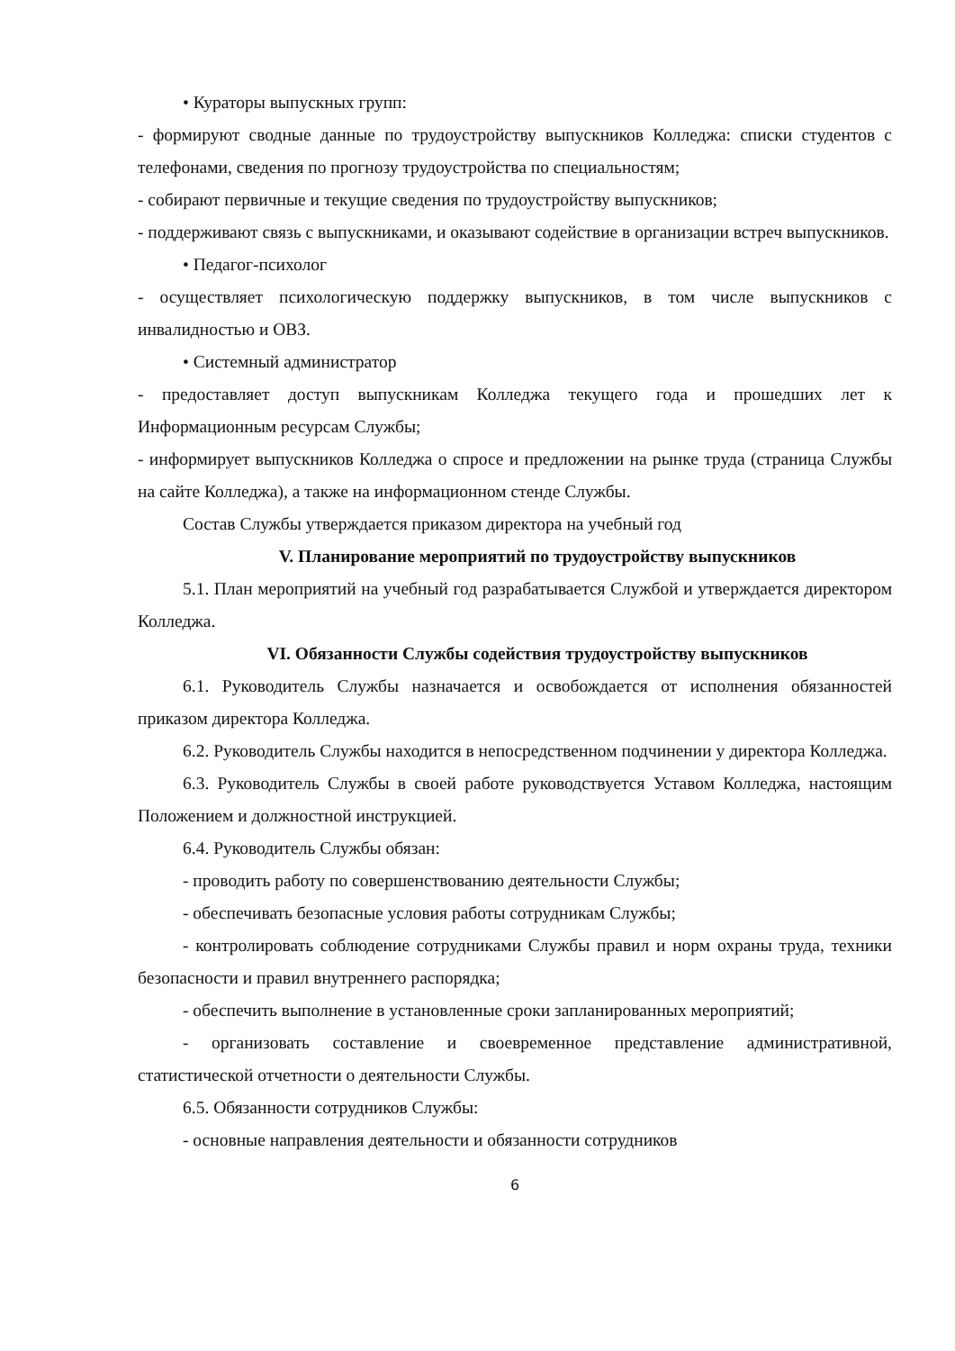• Кураторы выпускных групп:
- формируют сводные данные по трудоустройству выпускников Колледжа: списки студентов с телефонами, сведения по прогнозу трудоустройства по специальностям;
- собирают первичные и текущие сведения по трудоустройству выпускников;
- поддерживают связь с выпускниками, и оказывают содействие в организации встреч выпускников.
• Педагог-психолог
- осуществляет психологическую поддержку выпускников, в том числе выпускников с инвалидностью и ОВЗ.
• Системный администратор
- предоставляет доступ выпускникам Колледжа текущего года и прошедших лет к Информационным ресурсам Службы;
- информирует выпускников Колледжа о спросе и предложении на рынке труда (страница Службы на сайте Колледжа), а также на информационном стенде Службы.
Состав Службы утверждается приказом директора на учебный год
V. Планирование мероприятий по трудоустройству выпускников
5.1. План мероприятий на учебный год разрабатывается Службой и утверждается директором Колледжа.
VI. Обязанности Службы содействия трудоустройству выпускников
6.1. Руководитель Службы назначается и освобождается от исполнения обязанностей приказом директора Колледжа.
6.2. Руководитель Службы находится в непосредственном подчинении у директора Колледжа.
6.3. Руководитель Службы в своей работе руководствуется Уставом Колледжа, настоящим Положением и должностной инструкцией.
6.4. Руководитель Службы обязан:
- проводить работу по совершенствованию деятельности Службы;
- обеспечивать безопасные условия работы сотрудникам Службы;
- контролировать соблюдение сотрудниками Службы правил и норм охраны труда, техники безопасности и правил внутреннего распорядка;
- обеспечить выполнение в установленные сроки запланированных мероприятий;
- организовать составление и своевременное представление административной, статистической отчетности о деятельности Службы.
6.5. Обязанности сотрудников Службы:
- основные направления деятельности и обязанности сотрудников
6